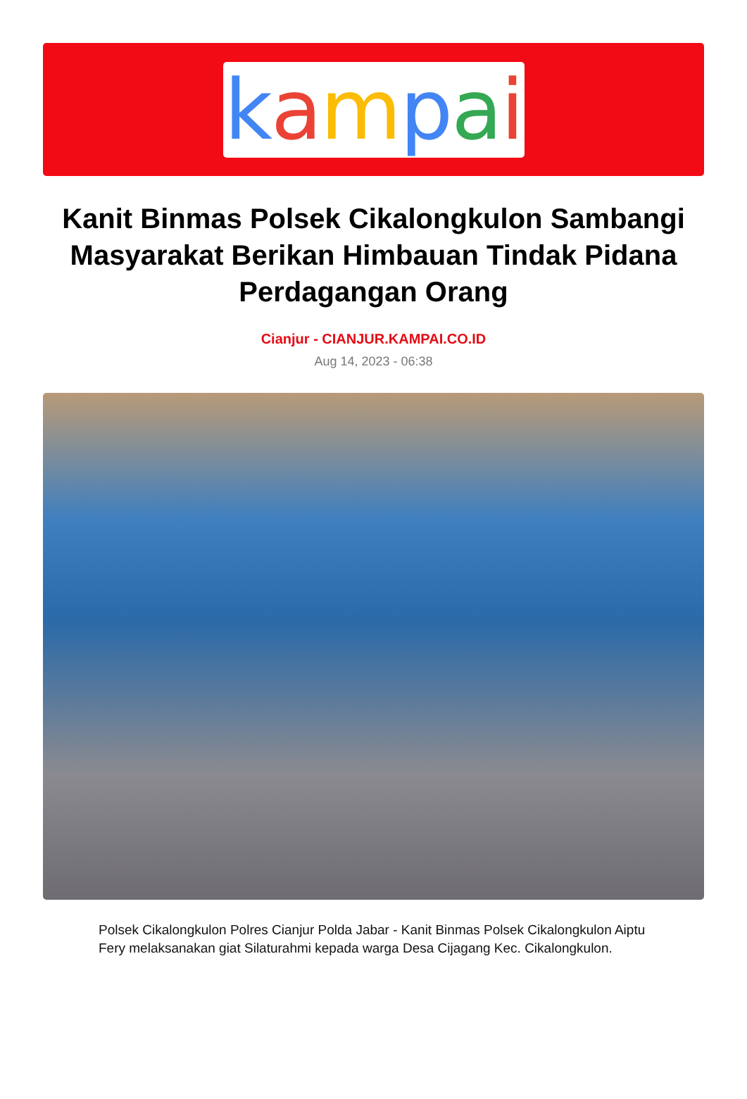kampai
Kanit Binmas Polsek Cikalongkulon Sambangi Masyarakat Berikan Himbauan Tindak Pidana Perdagangan Orang
Cianjur - CIANJUR.KAMPAI.CO.ID
Aug 14, 2023 - 06:38
Polsek Cikalongkulon Polres Cianjur Polda Jabar - Kanit Binmas Polsek Cikalongkulon Aiptu Fery melaksanakan giat Silaturahmi kepada warga Desa Cijagang Kec. Cikalongkulon.